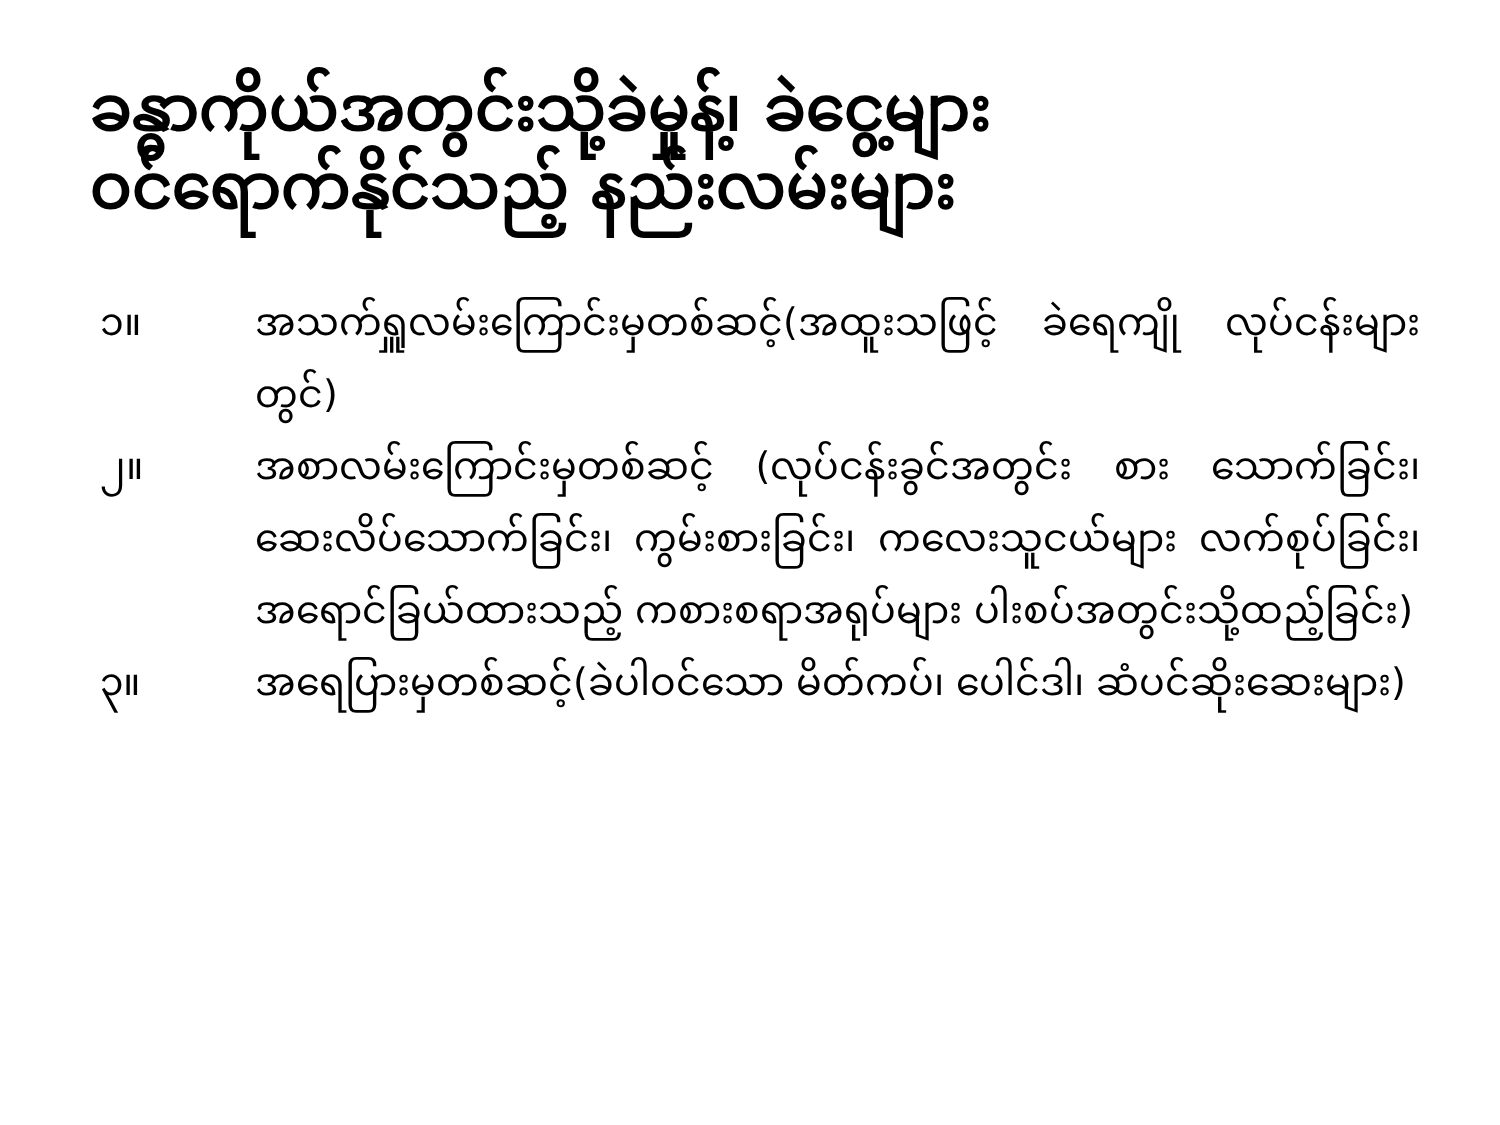ခန္ဓာကိုယ်အတွင်းသို့ခဲမှုန့်၊ ခဲငွေ့များ
ဝင်ရောက်နိုင်သည့် နည်းလမ်းများ
၁။ အသက်ရှူလမ်းကြောင်းမှတစ်ဆင့်(အထူးသဖြင့် ခဲရေကျို လုပ်ငန်းများတွင်)
၂။ အစာလမ်းကြောင်းမှတစ်ဆင့် (လုပ်ငန်းခွင်အတွင်း စား သောက်ခြင်း၊ ဆေးလိပ်သောက်ခြင်း၊ ကွမ်းစားခြင်း၊ ကလေးသူငယ်များ လက်စုပ်ခြင်း၊ အရောင်ခြယ်ထားသည့် ကစားစရာအရုပ်များ ပါးစပ်အတွင်းသို့ထည့်ခြင်း)
၃။ အရေပြားမှတစ်ဆင့်(ခဲပါဝင်သော မိတ်ကပ်၊ ပေါင်ဒါ၊ ဆံပင်ဆိုးဆေးများ)